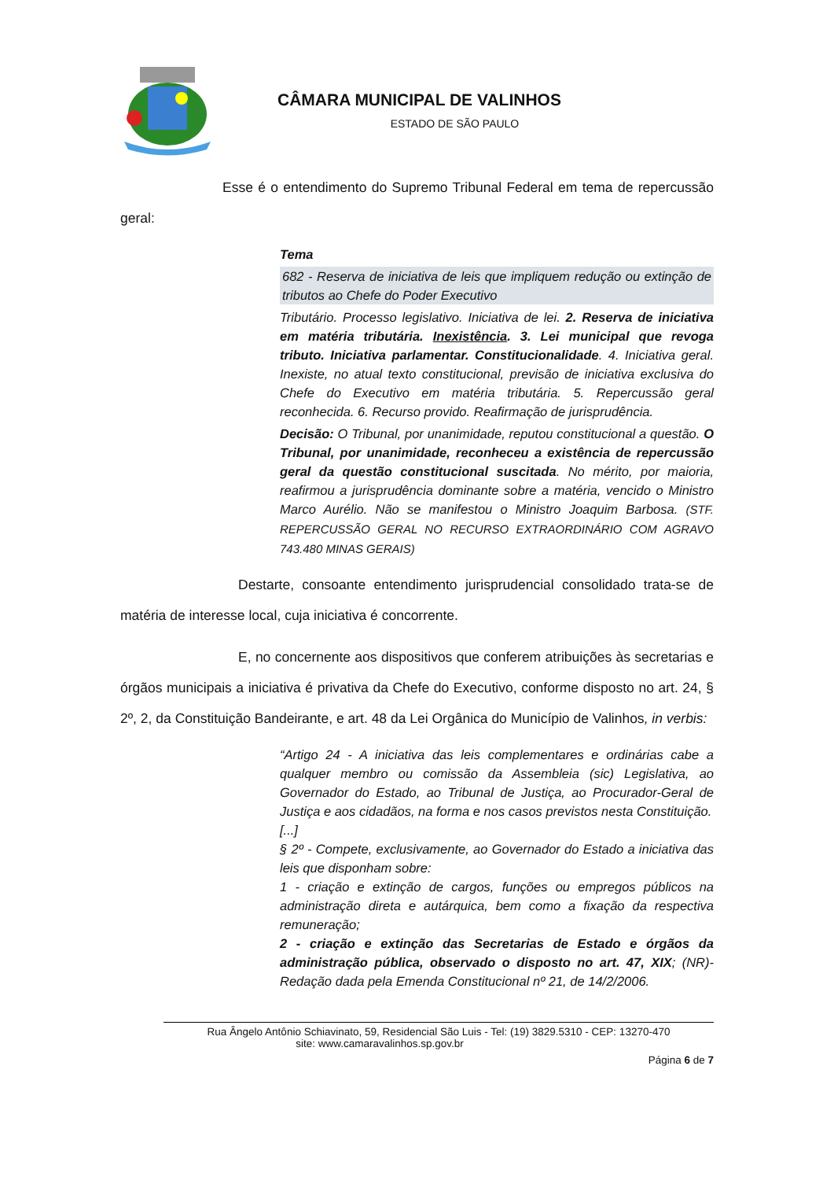CÂMARA MUNICIPAL DE VALINHOS
ESTADO DE SÃO PAULO
Esse é o entendimento do Supremo Tribunal Federal em tema de repercussão geral:
Tema
682 - Reserva de iniciativa de leis que impliquem redução ou extinção de tributos ao Chefe do Poder Executivo
Tributário. Processo legislativo. Iniciativa de lei. 2. Reserva de iniciativa em matéria tributária. Inexistência. 3. Lei municipal que revoga tributo. Iniciativa parlamentar. Constitucionalidade. 4. Iniciativa geral. Inexiste, no atual texto constitucional, previsão de iniciativa exclusiva do Chefe do Executivo em matéria tributária. 5. Repercussão geral reconhecida. 6. Recurso provido. Reafirmação de jurisprudência.
Decisão: O Tribunal, por unanimidade, reputou constitucional a questão. O Tribunal, por unanimidade, reconheceu a existência de repercussão geral da questão constitucional suscitada. No mérito, por maioria, reafirmou a jurisprudência dominante sobre a matéria, vencido o Ministro Marco Aurélio. Não se manifestou o Ministro Joaquim Barbosa. (STF. REPERCUSSÃO GERAL NO RECURSO EXTRAORDINÁRIO COM AGRAVO 743.480 MINAS GERAIS)
Destarte, consoante entendimento jurisprudencial consolidado trata-se de matéria de interesse local, cuja iniciativa é concorrente.
E, no concernente aos dispositivos que conferem atribuições às secretarias e órgãos municipais a iniciativa é privativa da Chefe do Executivo, conforme disposto no art. 24, § 2º, 2, da Constituição Bandeirante, e art. 48 da Lei Orgânica do Município de Valinhos, in verbis:
“Artigo 24 - A iniciativa das leis complementares e ordinárias cabe a qualquer membro ou comissão da Assembleia (sic) Legislativa, ao Governador do Estado, ao Tribunal de Justiça, ao Procurador-Geral de Justiça e aos cidadãos, na forma e nos casos previstos nesta Constituição.
[...]
§ 2º - Compete, exclusivamente, ao Governador do Estado a iniciativa das leis que disponham sobre:
1 - criação e extinção de cargos, funções ou empregos públicos na administração direta e autárquica, bem como a fixação da respectiva remuneração;
2 - criação e extinção das Secretarias de Estado e órgãos da administração pública, observado o disposto no art. 47, XIX; (NR)- Redação dada pela Emenda Constitucional nº 21, de 14/2/2006.
Rua Ângelo Antônio Schiavinato, 59, Residencial São Luis - Tel: (19) 3829.5310 - CEP: 13270-470
site: www.camaravalinhos.sp.gov.br
Página 6 de 7